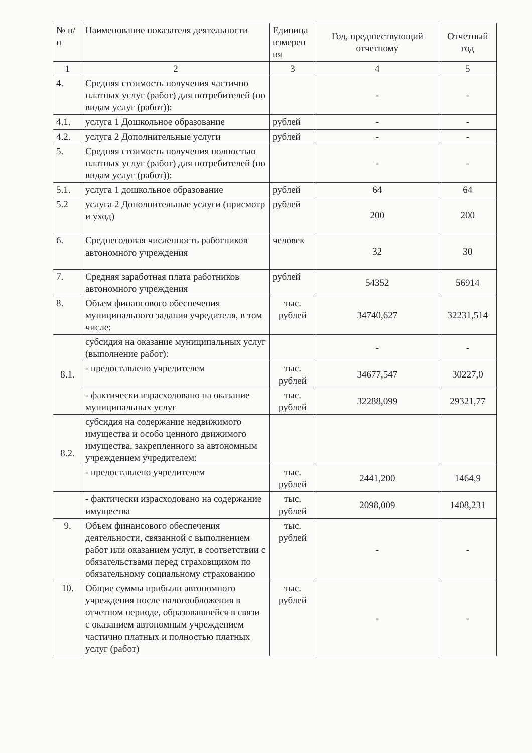| № п/п | Наименование показателя деятельности | Единица измерен ия | Год, предшествующий отчетному | Отчетный год |
| --- | --- | --- | --- | --- |
| 1 | 2 | 3 | 4 | 5 |
| 4. | Средняя стоимость получения частично платных услуг (работ) для потребителей (по видам услуг (работ)): | | - | - |
| 4.1. | услуга 1 Дошкольное образование | рублей | - | - |
| 4.2. | услуга 2 Дополнительные услуги | рублей | - | - |
| 5. | Средняя стоимость получения полностью платных услуг (работ) для потребителей (по видам услуг (работ)): | | - | - |
| 5.1. | услуга 1 дошкольное образование | рублей | 64 | 64 |
| 5.2 | услуга 2 Дополнительные услуги (присмотр и уход) | рублей | 200 | 200 |
| 6. | Среднегодовая численность работников автономного учреждения | человек | 32 | 30 |
| 7. | Средняя заработная плата работников автономного учреждения | рублей | 54352 | 56914 |
| 8. | Объем финансового обеспечения муниципального задания учредителя, в том числе: | тыс. рублей | 34740,627 | 32231,514 |
| 8.1. | субсидия на оказание муниципальных услуг (выполнение работ): | | - | - |
| | - предоставлено учредителем | тыс. рублей | 34677,547 | 30227,0 |
| | - фактически израсходовано на оказание муниципальных услуг | тыс. рублей | 32288,099 | 29321,77 |
| 8.2. | субсидия на содержание недвижимого имущества и особо ценного движимого имущества, закрепленного за автономным учреждением учредителем: | | | |
| | - предоставлено учредителем | тыс. рублей | 2441,200 | 1464,9 |
| | - фактически израсходовано на содержание имущества | тыс. рублей | 2098,009 | 1408,231 |
| 9. | Объем финансового обеспечения деятельности, связанной с выполнением работ или оказанием услуг, в соответствии с обязательствами перед страховщиком по обязательному социальному страхованию | тыс. рублей | - | - |
| 10. | Общие суммы прибыли автономного учреждения после налогообложения в отчетном периоде, образовавшейся в связи с оказанием автономным учреждением частично платных и полностью платных услуг (работ) | тыс. рублей | - | - |